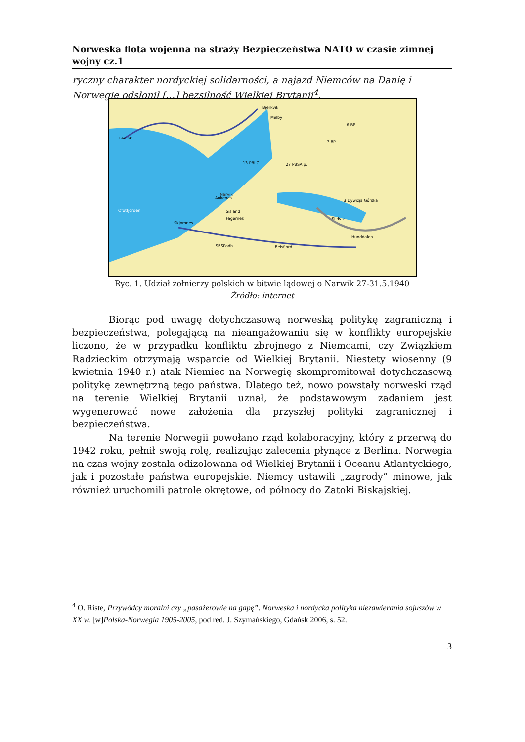Norweska flota wojenna na straży Bezpieczeństwa NATO w czasie zimnej wojny cz.1
ryczny charakter nordyckiej solidarności, a najazd Niemców na Danię i Norwegię odsłonił […] bezsilność Wielkiej Brytanii<sup>4</sup>.
Lenvik
Bjerkvik
Melby
13 PBLC
27 PBSAlp.
Ankenes
Narvik
Sisland
Fagernes
Skjomnes
3 Dywizja Górska
Sildvik
Hunddalen
Beisfjord
Ofotfjorden
6 BP
7 BP
SBSPodh.
Ryc. 1. Udział żołnierzy polskich w bitwie lądowej o Narwik 27-31.5.1940
Źródło: internet
Biorąc pod uwagę dotychczasową norweską politykę zagraniczną i bezpieczeństwa, polegającą na nieangażowaniu się w konflikty europejskie liczono, że w przypadku konfliktu zbrojnego z Niemcami, czy Związkiem Radzieckim otrzymają wsparcie od Wielkiej Brytanii. Niestety wiosenny (9 kwietnia 1940 r.) atak Niemiec na Norwegię skompromitował dotychczasową politykę zewnętrzną tego państwa. Dlatego też, nowo powstały norweski rząd na terenie Wielkiej Brytanii uznał, że podstawowym zadaniem jest wygenerować nowe założenia dla przyszłej polityki zagranicznej i bezpieczeństwa.
Na terenie Norwegii powołano rząd kolaboracyjny, który z przerwą do 1942 roku, pełnił swoją rolę, realizując zalecenia płynące z Berlina. Norwegia na czas wojny została odizolowana od Wielkiej Brytanii i Oceanu Atlantyckiego, jak i pozostałe państwa europejskie. Niemcy ustawili „zagrody” minowe, jak również uruchomili patrole okrętowe, od północy do Zatoki Biskajskiej.
<sup>4</sup> O. Riste, Przywódcy moralni czy „pasażerowie na gapę”. Norweska i nordycka polityka niezawierania sojuszów w XX w. [w]Polska-Norwegia 1905-2005, pod red. J. Szymańskiego, Gdańsk 2006, s. 52.
3